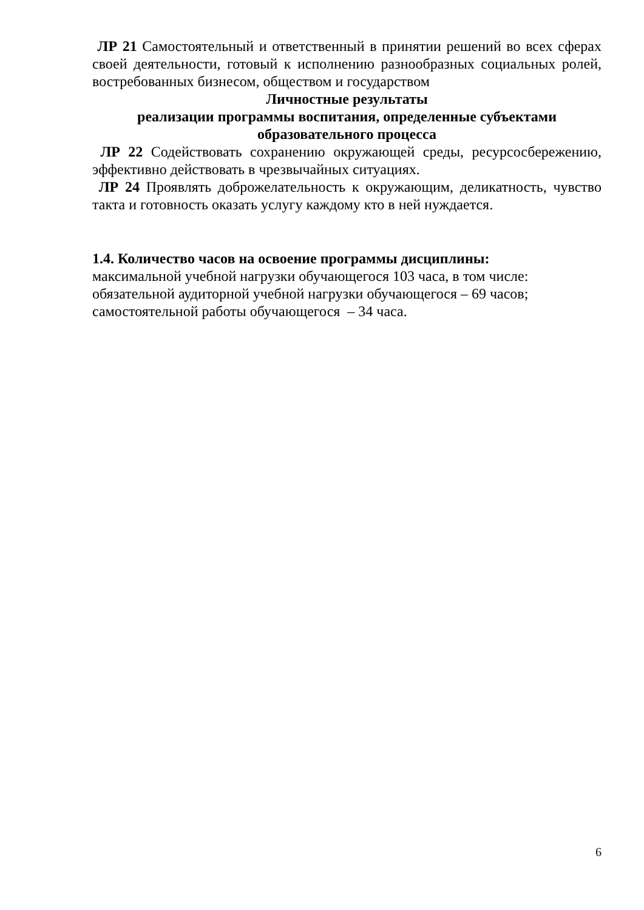ЛР 21 Самостоятельный и ответственный в принятии решений во всех сферах своей деятельности, готовый к исполнению разнообразных социальных ролей, востребованных бизнесом, обществом и государством
Личностные результаты
реализации программы воспитания, определенные субъектами образовательного процесса
ЛР 22 Содействовать сохранению окружающей среды, ресурсосбережению, эффективно действовать в чрезвычайных ситуациях.
ЛР 24 Проявлять доброжелательность к окружающим, деликатность, чувство такта и готовность оказать услугу каждому кто в ней нуждается.
1.4. Количество часов на освоение программы дисциплины:
максимальной учебной нагрузки обучающегося 103 часа, в том числе:
обязательной аудиторной учебной нагрузки обучающегося – 69 часов;
самостоятельной работы обучающегося – 34 часа.
6